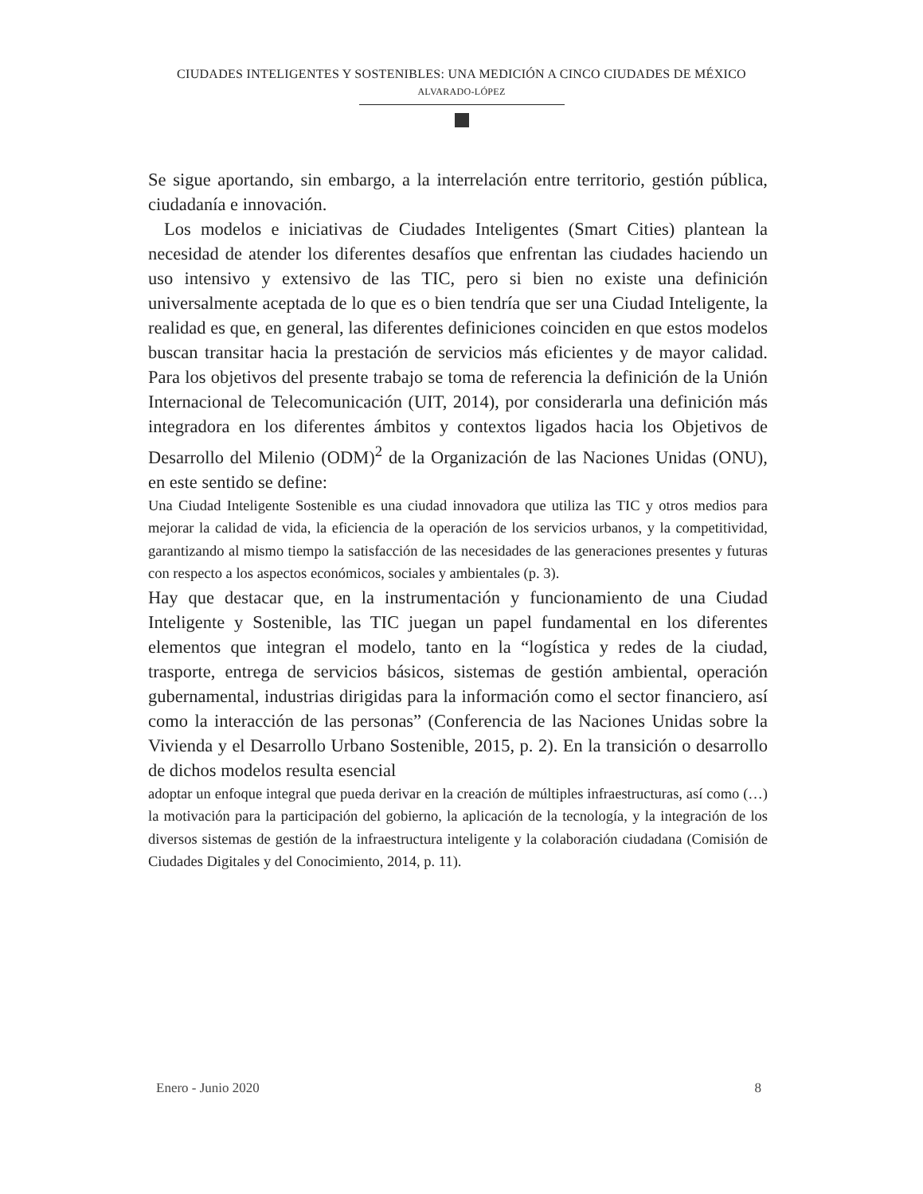CIUDADES INTELIGENTES Y SOSTENIBLES: UNA MEDICIÓN A CINCO CIUDADES DE MÉXICO
ALVARADO-LÓPEZ
Se sigue aportando, sin embargo, a la interrelación entre territorio, gestión pública, ciudadanía e innovación.
Los modelos e iniciativas de Ciudades Inteligentes (Smart Cities) plantean la necesidad de atender los diferentes desafíos que enfrentan las ciudades haciendo un uso intensivo y extensivo de las TIC, pero si bien no existe una definición universalmente aceptada de lo que es o bien tendría que ser una Ciudad Inteligente, la realidad es que, en general, las diferentes definiciones coinciden en que estos modelos buscan transitar hacia la prestación de servicios más eficientes y de mayor calidad. Para los objetivos del presente trabajo se toma de referencia la definición de la Unión Internacional de Telecomunicación (UIT, 2014), por considerarla una definición más integradora en los diferentes ámbitos y contextos ligados hacia los Objetivos de Desarrollo del Milenio (ODM)<sup>2</sup> de la Organización de las Naciones Unidas (ONU), en este sentido se define:
Una Ciudad Inteligente Sostenible es una ciudad innovadora que utiliza las TIC y otros medios para mejorar la calidad de vida, la eficiencia de la operación de los servicios urbanos, y la competitividad, garantizando al mismo tiempo la satisfacción de las necesidades de las generaciones presentes y futuras con respecto a los aspectos económicos, sociales y ambientales (p. 3).
Hay que destacar que, en la instrumentación y funcionamiento de una Ciudad Inteligente y Sostenible, las TIC juegan un papel fundamental en los diferentes elementos que integran el modelo, tanto en la “logística y redes de la ciudad, trasporte, entrega de servicios básicos, sistemas de gestión ambiental, operación gubernamental, industrias dirigidas para la información como el sector financiero, así como la interacción de las personas” (Conferencia de las Naciones Unidas sobre la Vivienda y el Desarrollo Urbano Sostenible, 2015, p. 2). En la transición o desarrollo de dichos modelos resulta esencial
adoptar un enfoque integral que pueda derivar en la creación de múltiples infraestructuras, así como (…) la motivación para la participación del gobierno, la aplicación de la tecnología, y la integración de los diversos sistemas de gestión de la infraestructura inteligente y la colaboración ciudadana (Comisión de Ciudades Digitales y del Conocimiento, 2014, p. 11).
Enero - Junio 2020 8